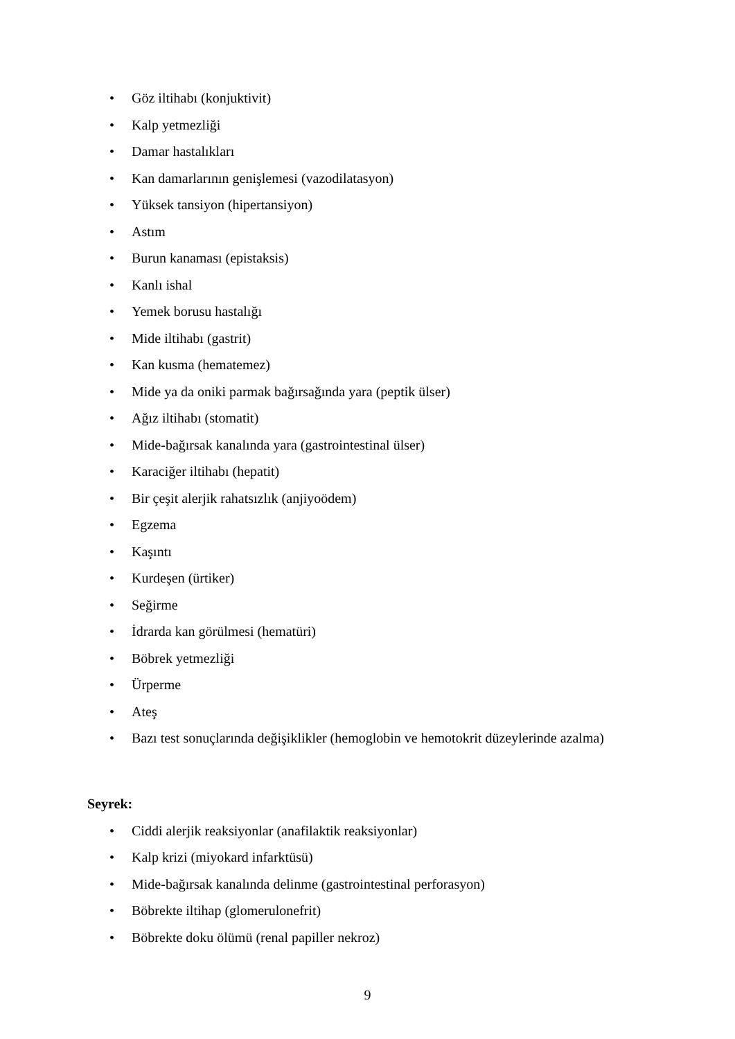• Göz iltihabı (konjuktivit)
• Kalp yetmezliği
• Damar hastalıkları
• Kan damarlarının genişlemesi (vazodilatasyon)
• Yüksek tansiyon (hipertansiyon)
• Astım
• Burun kanaması (epistaksis)
• Kanlı ishal
• Yemek borusu hastalığı
• Mide iltihabı (gastrit)
• Kan kusma (hematemez)
• Mide ya da oniki parmak bağırsağında yara (peptik ülser)
• Ağız iltihabı (stomatit)
• Mide-bağırsak kanalında yara (gastrointestinal ülser)
• Karaciğer iltihabı (hepatit)
• Bir çeşit alerjik rahatsızlık (anjiyoödem)
• Egzema
• Kaşıntı
• Kurdeşen (ürtiker)
• Seğirme
• İdrarda kan görülmesi (hematüri)
• Böbrek yetmezliği
• Ürperme
• Ateş
• Bazı test sonuçlarında değişiklikler (hemoglobin ve hemotokrit düzeylerinde azalma)
Seyrek:
• Ciddi alerjik reaksiyonlar (anafilaktik reaksiyonlar)
• Kalp krizi (miyokard infarktüsü)
• Mide-bağırsak kanalında delinme (gastrointestinal perforasyon)
• Böbrekte iltihap (glomerulonefrit)
• Böbrekte doku ölümü (renal papiller nekroz)
9